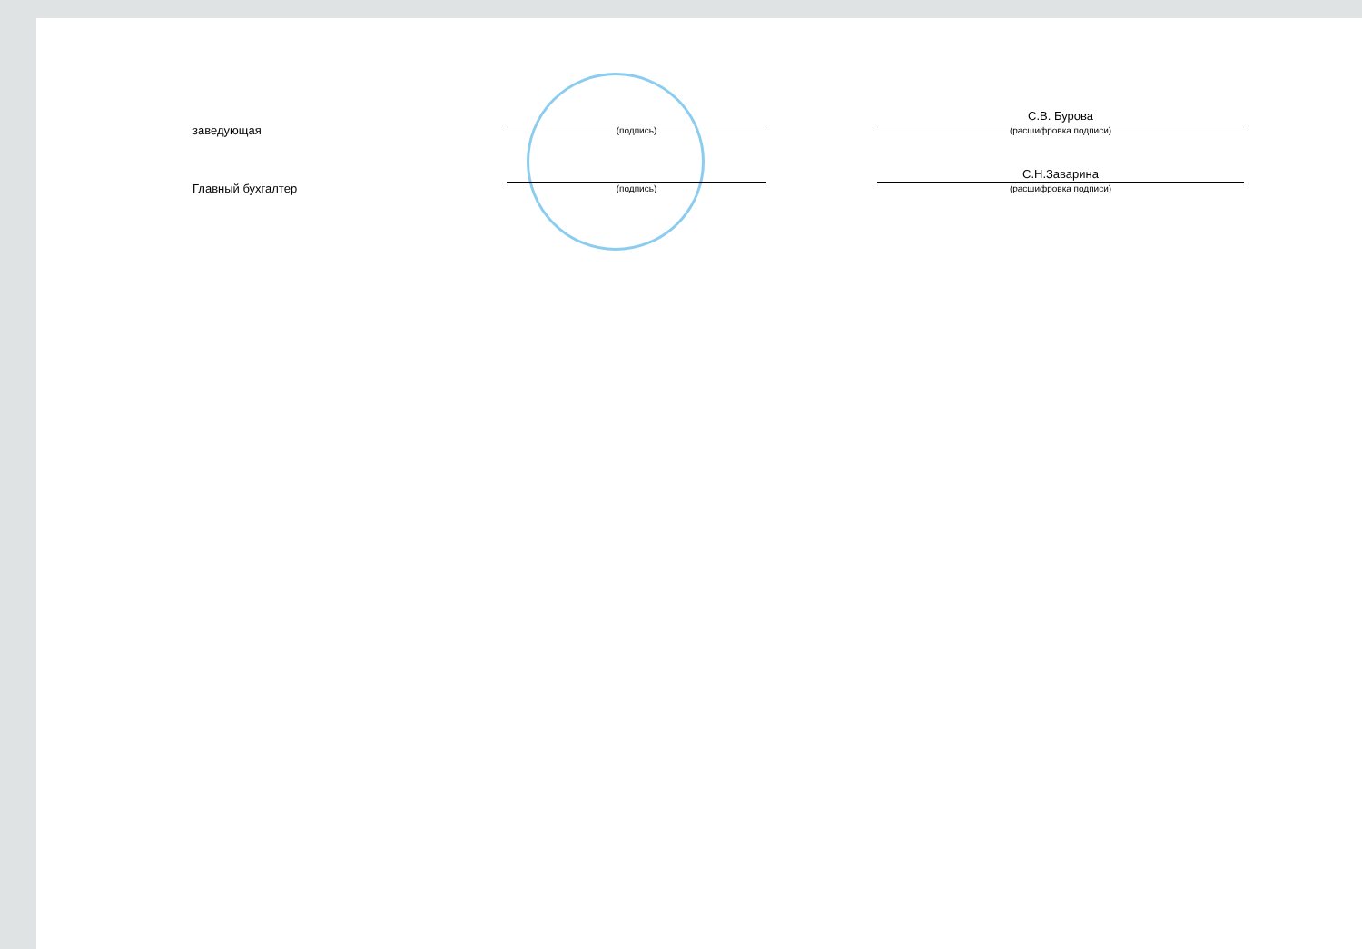заведующая
(подпись)
С.В. Бурова
(расшифровка подписи)
Главный бухгалтер
(подпись)
С.Н.Заварина
(расшифровка подписи)